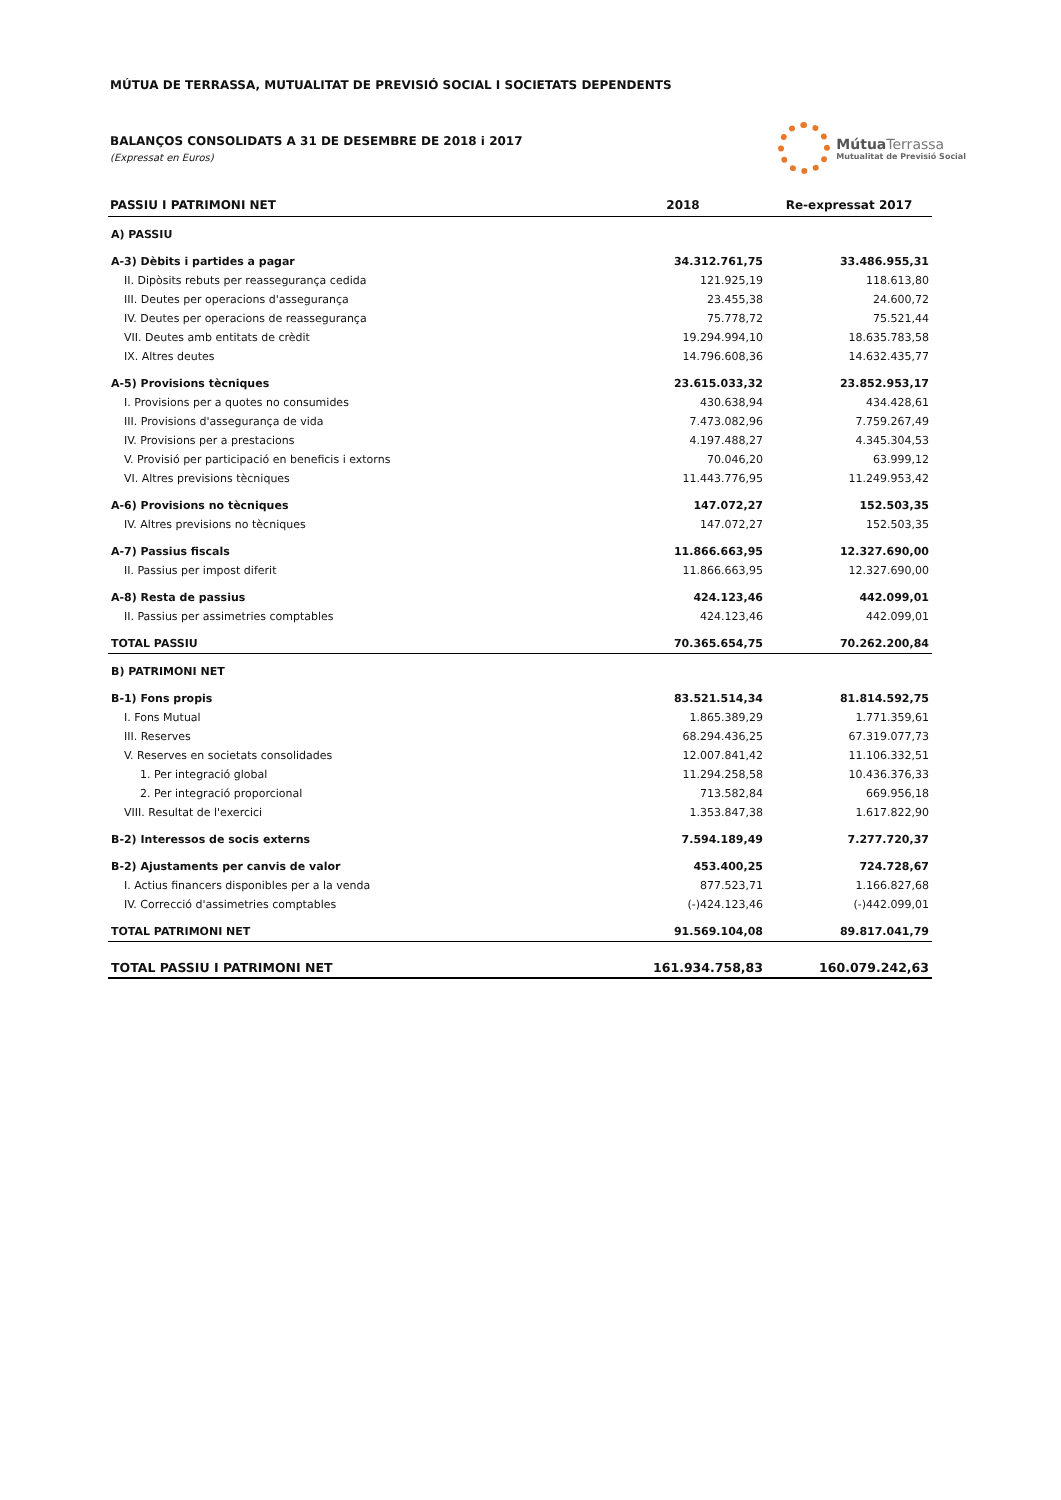MÚTUA DE TERRASSA, MUTUALITAT DE PREVISIÓ SOCIAL I SOCIETATS DEPENDENTS
BALANÇOS CONSOLIDATS A 31 DE DESEMBRE DE 2018 i 2017
(Expressat en Euros)
Mútua Terrassa
Mutualitat de Previsió Social
| PASSIU I PATRIMONI NET | 2018 | Re-expressat 2017 |
| --- | --- | --- |
| A) PASSIU | | |
| A-3) Dèbits i partides a pagar | 34.312.761,75 | 33.486.955,31 |
| II. Dipòsits rebuts per reassegurança cedida | 121.925,19 | 118.613,80 |
| III. Deutes per operacions d'assegurança | 23.455,38 | 24.600,72 |
| IV. Deutes per operacions de reassegurança | 75.778,72 | 75.521,44 |
| VII. Deutes amb entitats de crèdit | 19.294.994,10 | 18.635.783,58 |
| IX. Altres deutes | 14.796.608,36 | 14.632.435,77 |
| A-5) Provisions tècniques | 23.615.033,32 | 23.852.953,17 |
| I. Provisions per a quotes no consumides | 430.638,94 | 434.428,61 |
| III. Provisions d'assegurança de vida | 7.473.082,96 | 7.759.267,49 |
| IV. Provisions per a prestacions | 4.197.488,27 | 4.345.304,53 |
| V. Provisió per participació en beneficis i extorns | 70.046,20 | 63.999,12 |
| VI. Altres previsions tècniques | 11.443.776,95 | 11.249.953,42 |
| A-6) Provisions no tècniques | 147.072,27 | 152.503,35 |
| IV. Altres previsions no tècniques | 147.072,27 | 152.503,35 |
| A-7) Passius fiscals | 11.866.663,95 | 12.327.690,00 |
| II. Passius per impost diferit | 11.866.663,95 | 12.327.690,00 |
| A-8) Resta de passius | 424.123,46 | 442.099,01 |
| II. Passius per assimetries comptables | 424.123,46 | 442.099,01 |
| TOTAL PASSIU | 70.365.654,75 | 70.262.200,84 |
| B) PATRIMONI NET | | |
| B-1) Fons propis | 83.521.514,34 | 81.814.592,75 |
| I. Fons Mutual | 1.865.389,29 | 1.771.359,61 |
| III. Reserves | 68.294.436,25 | 67.319.077,73 |
| V. Reserves en societats consolidades | 12.007.841,42 | 11.106.332,51 |
| 1. Per integració global | 11.294.258,58 | 10.436.376,33 |
| 2. Per integració proporcional | 713.582,84 | 669.956,18 |
| VIII. Resultat de l'exercici | 1.353.847,38 | 1.617.822,90 |
| B-2) Interessos de socis externs | 7.594.189,49 | 7.277.720,37 |
| B-2) Ajustaments per canvis de valor | 453.400,25 | 724.728,67 |
| I. Actius financers disponibles per a la venda | 877.523,71 | 1.166.827,68 |
| IV. Correcció d'assimetries comptables | (-)424.123,46 | (-)442.099,01 |
| TOTAL PATRIMONI NET | 91.569.104,08 | 89.817.041,79 |
| TOTAL PASSIU I PATRIMONI NET | 161.934.758,83 | 160.079.242,63 |